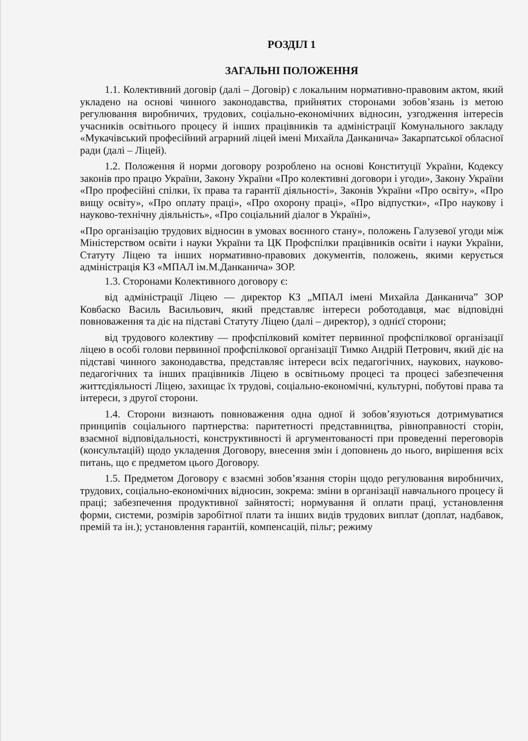РОЗДІЛ 1
ЗАГАЛЬНІ ПОЛОЖЕННЯ
1.1. Колективний договір (далі – Договір) є локальним нормативно-правовим актом, який укладено на основі чинного законодавства, прийнятих сторонами зобов’язань із метою регулювання виробничих, трудових, соціально-економічних відносин, узгодження інтересів учасників освітнього процесу й інших працівників та адміністрації Комунального закладу «Мукачівський професійний аграрний ліцей імені Михайла Данканича» Закарпатської обласної ради (далі – Ліцей).
1.2. Положення й норми договору розроблено на основі Конституції України, Кодексу законів про працю України, Закону України «Про колективні договори і угоди», Закону України «Про професійні спілки, їх права та гарантії діяльності», Законів України «Про освіту», «Про вищу освіту», «Про оплату праці», «Про охорону праці», «Про відпустки», «Про наукову і науково-технічну діяльність», «Про соціальний діалог в Україні»,
«Про організацію трудових відносин в умовах воєнного стану», положень Галузевої угоди між Міністерством освіти і науки України та ЦК Профспілки працівників освіти і науки України, Статуту Ліцею та інших нормативно-правових документів, положень, якими керується адміністрація КЗ «МПАЛ ім.М.Данканича» ЗОР.
1.3. Сторонами Колективного договору є:
від адміністрації Ліцею — директор КЗ „МПАЛ імені Михайла Данканича” ЗОР Ковбаско Василь Васильович, який представляє інтереси роботодавця, має відповідні повноваження та діє на підставі Статуту Ліцею (далі – директор), з однієї сторони;
від трудового колективу — профспілковий комітет первинної профспілкової організації ліцею в особі голови первинної профспілкової організації Тимко Андрій Петрович, який діє на підставі чинного законодавства, представляє інтереси всіх педагогічних, наукових, науково-педагогічних та інших працівників Ліцею в освітньому процесі та процесі забезпечення життєдіяльності Ліцею, захищає їх трудові, соціально-економічні, культурні, побутові права та інтереси, з другої сторони.
1.4. Сторони визнають повноваження одна одної й зобов’язуються дотримуватися принципів соціального партнерства: паритетності представництва, рівноправності сторін, взаємної відповідальності, конструктивності й аргументованості при проведенні переговорів (консультацій) щодо укладення Договору, внесення змін і доповнень до нього, вирішення всіх питань, що є предметом цього Договору.
1.5. Предметом Договору є взаємні зобов’язання сторін щодо регулювання виробничих, трудових, соціально-економічних відносин, зокрема: зміни в організації навчального процесу й праці; забезпечення продуктивної зайнятості; нормування й оплати праці, установлення форми, системи, розмірів заробітної плати та інших видів трудових виплат (доплат, надбавок, премій та ін.); установлення гарантій, компенсацій, пільг; режиму